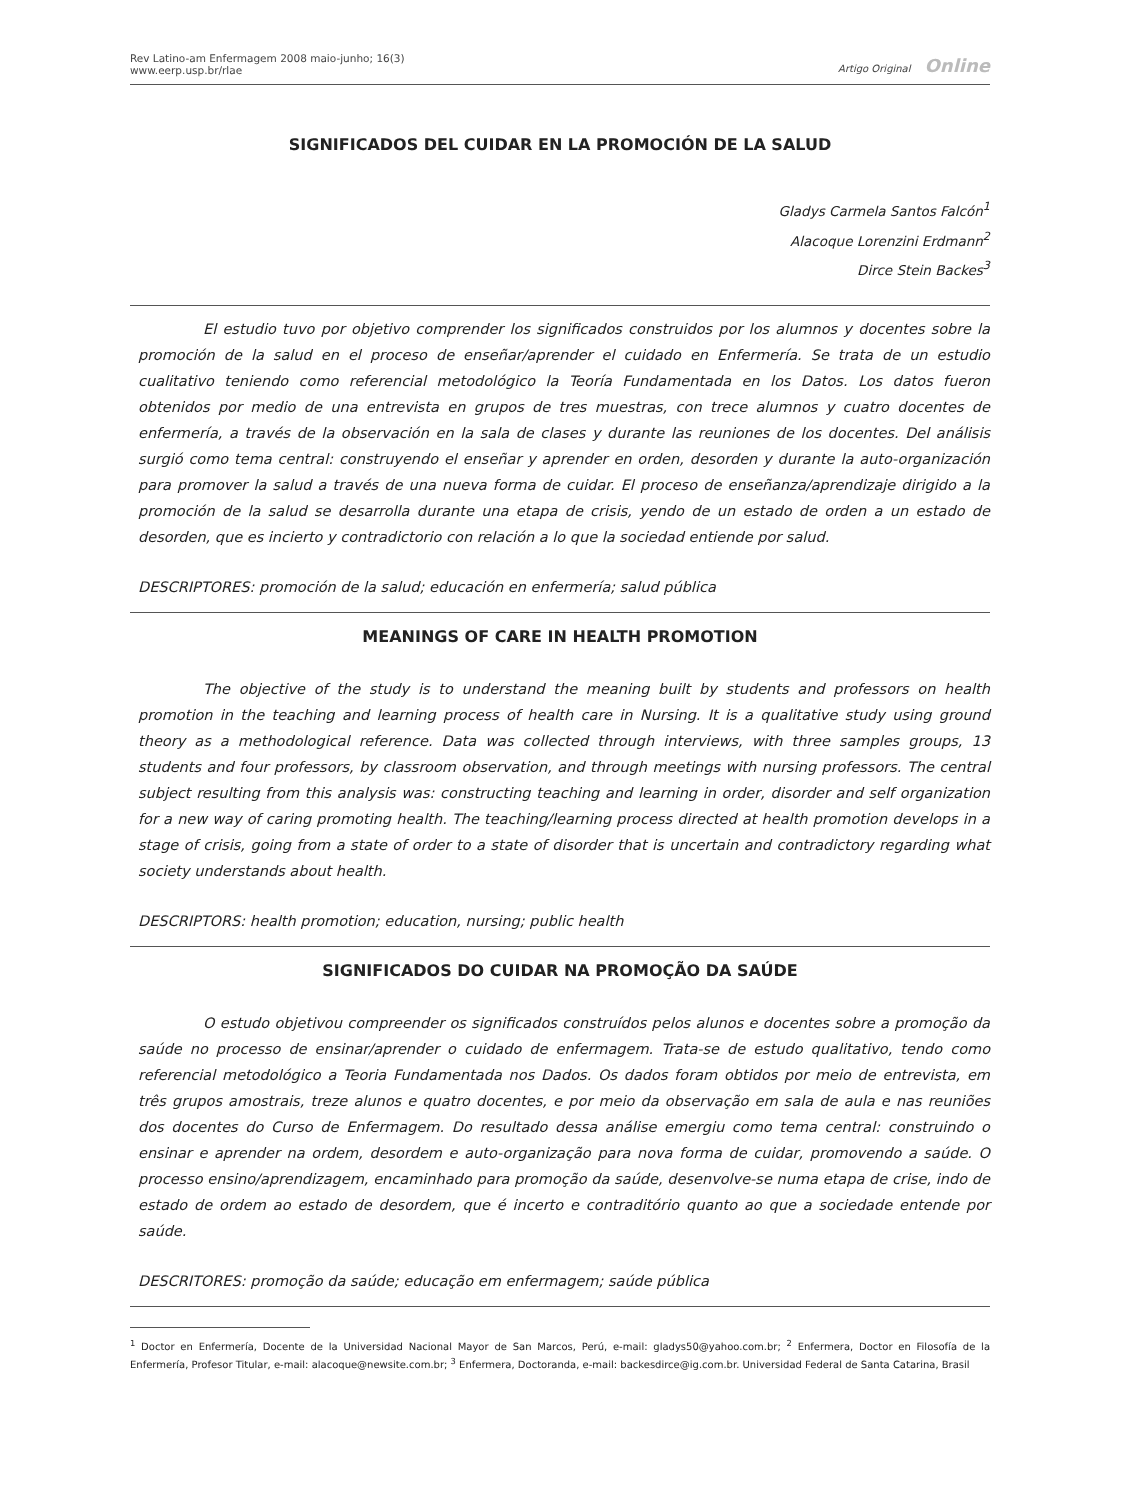Rev Latino-am Enfermagem 2008 maio-junho; 16(3)
www.eerp.usp.br/rlae
Artigo Original Online
SIGNIFICADOS DEL CUIDAR EN LA PROMOCIÓN DE LA SALUD
Gladys Carmela Santos Falcón<sup>1</sup>
Alacoque Lorenzini Erdmann<sup>2</sup>
Dirce Stein Backes<sup>3</sup>
El estudio tuvo por objetivo comprender los significados construidos por los alumnos y docentes sobre la promoción de la salud en el proceso de enseñar/aprender el cuidado en Enfermería. Se trata de un estudio cualitativo teniendo como referencial metodológico la Teoría Fundamentada en los Datos. Los datos fueron obtenidos por medio de una entrevista en grupos de tres muestras, con trece alumnos y cuatro docentes de enfermería, a través de la observación en la sala de clases y durante las reuniones de los docentes. Del análisis surgió como tema central: construyendo el enseñar y aprender en orden, desorden y durante la auto-organización para promover la salud a través de una nueva forma de cuidar. El proceso de enseñanza/aprendizaje dirigido a la promoción de la salud se desarrolla durante una etapa de crisis, yendo de un estado de orden a un estado de desorden, que es incierto y contradictorio con relación a lo que la sociedad entiende por salud.
DESCRIPTORES: promoción de la salud; educación en enfermería; salud pública
MEANINGS OF CARE IN HEALTH PROMOTION
The objective of the study is to understand the meaning built by students and professors on health promotion in the teaching and learning process of health care in Nursing. It is a qualitative study using ground theory as a methodological reference. Data was collected through interviews, with three samples groups, 13 students and four professors, by classroom observation, and through meetings with nursing professors. The central subject resulting from this analysis was: constructing teaching and learning in order, disorder and self organization for a new way of caring promoting health. The teaching/learning process directed at health promotion develops in a stage of crisis, going from a state of order to a state of disorder that is uncertain and contradictory regarding what society understands about health.
DESCRIPTORS: health promotion; education, nursing; public health
SIGNIFICADOS DO CUIDAR NA PROMOÇÃO DA SAÚDE
O estudo objetivou compreender os significados construídos pelos alunos e docentes sobre a promoção da saúde no processo de ensinar/aprender o cuidado de enfermagem. Trata-se de estudo qualitativo, tendo como referencial metodológico a Teoria Fundamentada nos Dados. Os dados foram obtidos por meio de entrevista, em três grupos amostrais, treze alunos e quatro docentes, e por meio da observação em sala de aula e nas reuniões dos docentes do Curso de Enfermagem. Do resultado dessa análise emergiu como tema central: construindo o ensinar e aprender na ordem, desordem e auto-organização para nova forma de cuidar, promovendo a saúde. O processo ensino/aprendizagem, encaminhado para promoção da saúde, desenvolve-se numa etapa de crise, indo de estado de ordem ao estado de desordem, que é incerto e contraditório quanto ao que a sociedade entende por saúde.
DESCRITORES: promoção da saúde; educação em enfermagem; saúde pública
<sup>1</sup> Doctor en Enfermería, Docente de la Universidad Nacional Mayor de San Marcos, Perú, e-mail: gladys50@yahoo.com.br; <sup>2</sup> Enfermera, Doctor en Filosofía de la Enfermería, Profesor Titular, e-mail: alacoque@newsite.com.br; <sup>3</sup> Enfermera, Doctoranda, e-mail: backesdirce@ig.com.br. Universidad Federal de Santa Catarina, Brasil